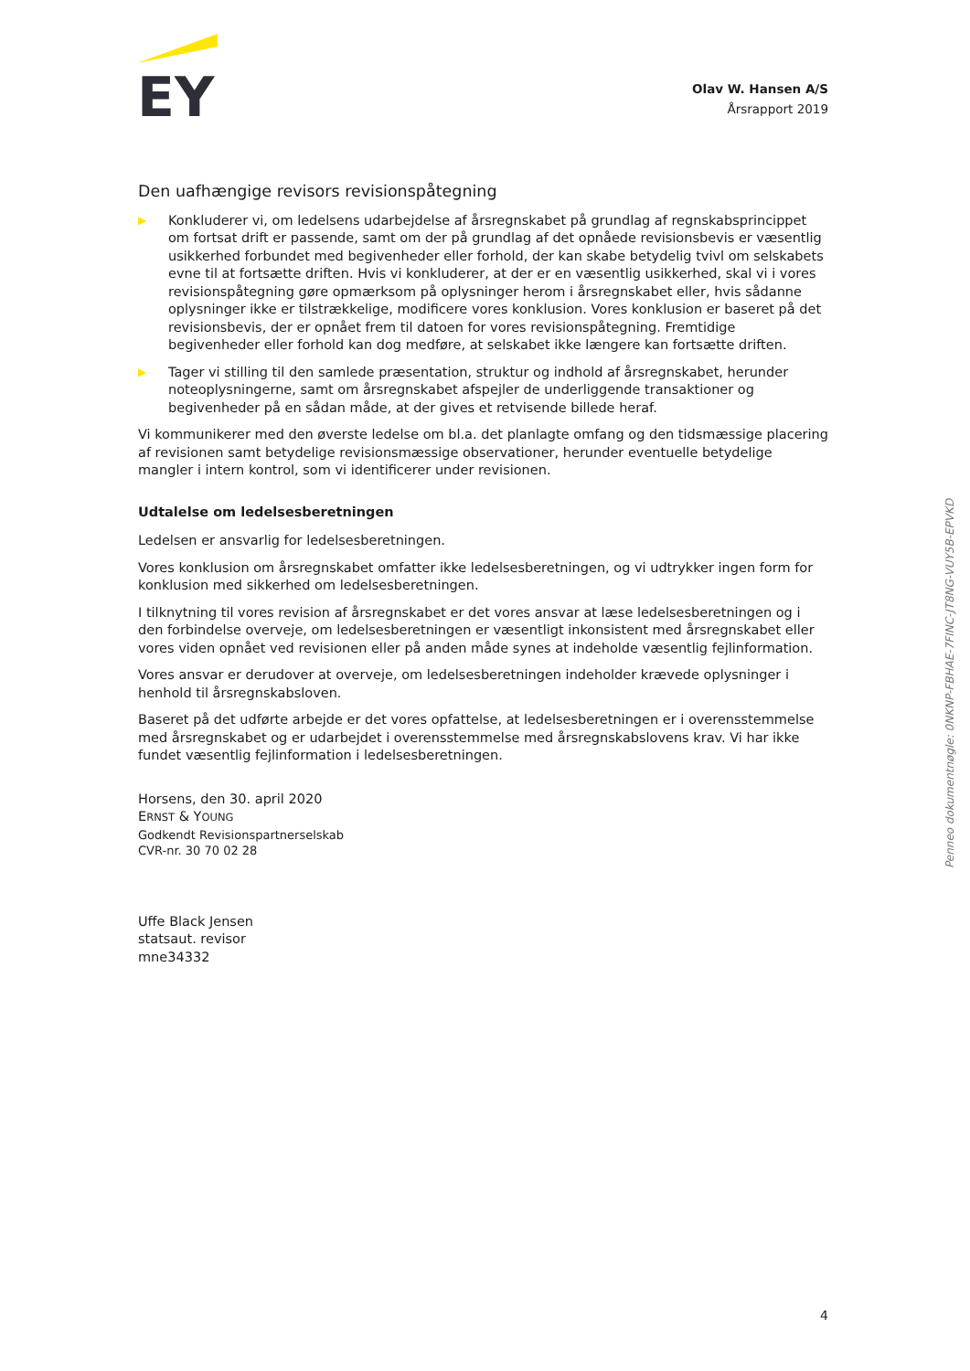EY
Olav W. Hansen A/S
Årsrapport 2019
Den uafhængige revisors revisionspåtegning
▶ Konkluderer vi, om ledelsens udarbejdelse af årsregnskabet på grundlag af regnskabsprincippet om fortsat drift er passende, samt om der på grundlag af det opnåede revisionsbevis er væsentlig usikkerhed forbundet med begivenheder eller forhold, der kan skabe betydelig tvivl om selskabets evne til at fortsætte driften. Hvis vi konkluderer, at der er en væsentlig usikkerhed, skal vi i vores revisionspåtegning gøre opmærksom på oplysninger herom i årsregnskabet eller, hvis sådanne oplysninger ikke er tilstrækkelige, modificere vores konklusion. Vores konklusion er baseret på det revisionsbevis, der er opnået frem til datoen for vores revisionspåtegning. Fremtidige begivenheder eller forhold kan dog medføre, at selskabet ikke længere kan fortsætte driften.
▶ Tager vi stilling til den samlede præsentation, struktur og indhold af årsregnskabet, herunder noteoplysningerne, samt om årsregnskabet afspejler de underliggende transaktioner og begivenheder på en sådan måde, at der gives et retvisende billede heraf.
Vi kommunikerer med den øverste ledelse om bl.a. det planlagte omfang og den tidsmæssige placering af revisionen samt betydelige revisionsmæssige observationer, herunder eventuelle betydelige mangler i intern kontrol, som vi identificerer under revisionen.
Udtalelse om ledelsesberetningen
Ledelsen er ansvarlig for ledelsesberetningen.
Vores konklusion om årsregnskabet omfatter ikke ledelsesberetningen, og vi udtrykker ingen form for konklusion med sikkerhed om ledelsesberetningen.
I tilknytning til vores revision af årsregnskabet er det vores ansvar at læse ledelsesberetningen og i den forbindelse overveje, om ledelsesberetningen er væsentligt inkonsistent med årsregnskabet eller vores viden opnået ved revisionen eller på anden måde synes at indeholde væsentlig fejlinformation.
Vores ansvar er derudover at overveje, om ledelsesberetningen indeholder krævede oplysninger i henhold til årsregnskabsloven.
Baseret på det udførte arbejde er det vores opfattelse, at ledelsesberetningen er i overensstemmelse med årsregnskabet og er udarbejdet i overensstemmelse med årsregnskabslovens krav. Vi har ikke fundet væsentlig fejlinformation i ledelsesberetningen.
Horsens, den 30. april 2020
ERNST & YOUNG
Godkendt Revisionspartnerselskab
CVR-nr. 30 70 02 28
Uffe Black Jensen
statsaut. revisor
mne34332
Penneo dokumentnøgle: 0NKNP-FBHAE-7FINC-JT8NG-VUY5B-EPVKD
4